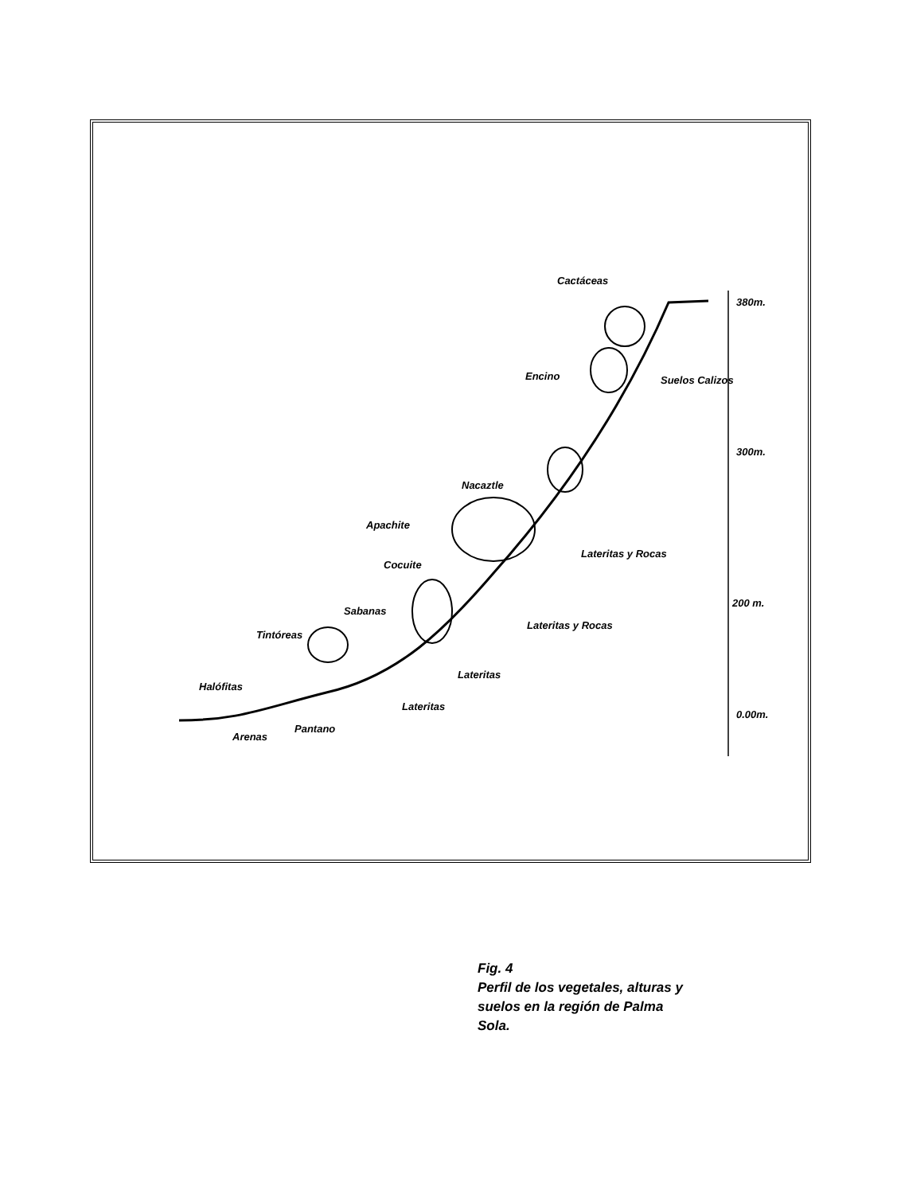Cactáceas
380m.
Encino Suelos Calizos
300m.
Nacaztle
Apachite
Lateritas y Rocas
Cocuite
200 m.
Sabanas
Lateritas y Rocas
Tintóreas
Lateritas
Halófitas
Lateritas
0.00m.
Pantano
Arenas
Fig. 4
Perfil de los vegetales, alturas y
suelos en la región de Palma
Sola.